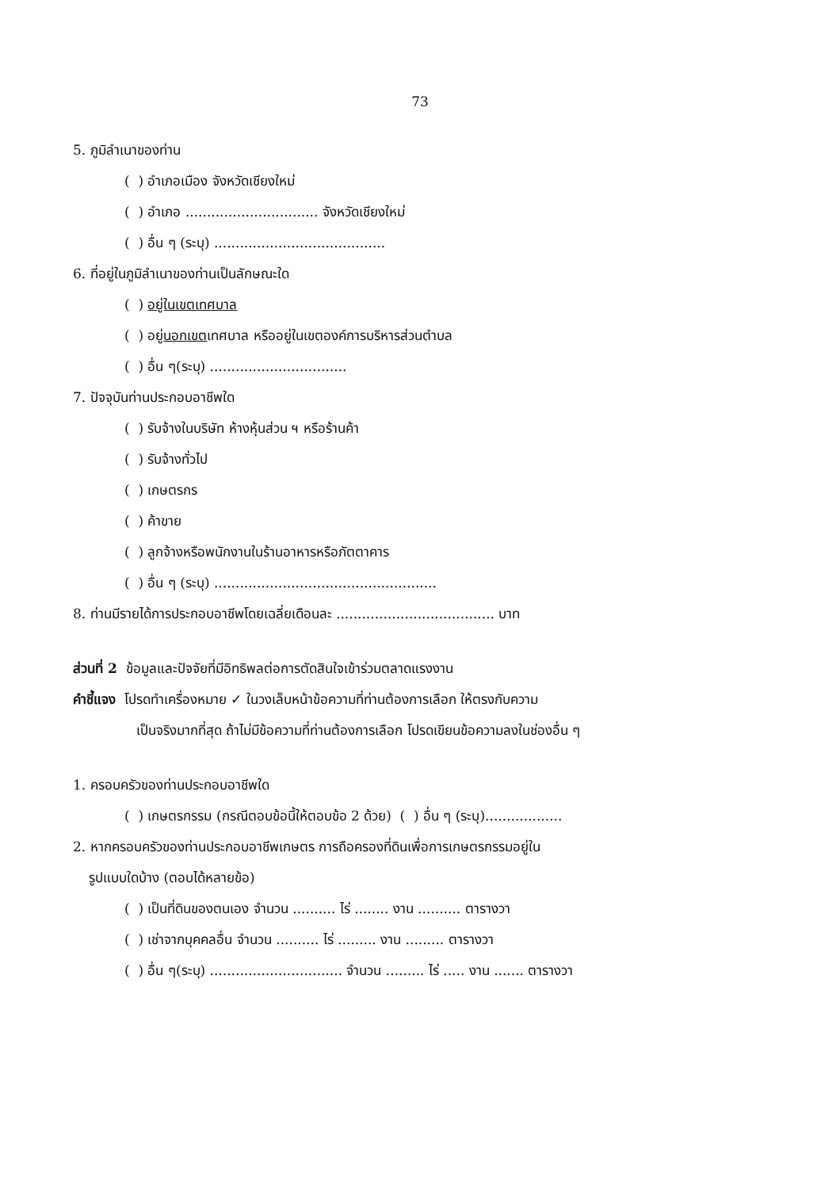73
5. ภูมิลำเนาของท่าน
( ) อำเภอเมือง จังหวัดเชียงใหม่
( ) อำเภอ ............................... จังหวัดเชียงใหม่
( ) อื่น ๆ (ระบุ) ........................................
6. ที่อยู่ในภูมิลำเนาของท่านเป็นลักษณะใด
( ) อยู่ในเขตเทศบาล
( ) อยู่นอกเขตเทศบาล หรืออยู่ในเขตองค์การบริหารส่วนตำบล
( ) อื่น ๆ(ระบุ) ................................
7. ปัจจุบันท่านประกอบอาชีพใด
( ) รับจ้างในบริษัท ห้างหุ้นส่วน ฯ หรือร้านค้า
( ) รับจ้างทั่วไป
( ) เกษตรกร
( ) ค้าขาย
( ) ลูกจ้างหรือพนักงานในร้านอาหารหรือภัตตาคาร
( ) อื่น ๆ (ระบุ) ....................................................
8. ท่านมีรายได้การประกอบอาชีพโดยเฉลี่ยเดือนละ ..................................... บาท
ส่วนที่ 2 ข้อมูลและปัจจัยที่มีอิทธิพลต่อการตัดสินใจเข้าร่วมตลาดแรงงาน
คำชี้แจง โปรดทำเครื่องหมาย ✓ ในวงเล็บหน้าข้อความที่ท่านต้องการเลือก ให้ตรงกับความ
เป็นจริงมากที่สุด ถ้าไม่มีข้อความที่ท่านต้องการเลือก โปรดเขียนข้อความลงในช่องอื่น ๆ
1. ครอบครัวของท่านประกอบอาชีพใด
( ) เกษตรกรรม (กรณีตอบข้อนี้ให้ตอบข้อ 2 ด้วย) ( ) อื่น ๆ (ระบุ)..................
2. หากครอบครัวของท่านประกอบอาชีพเกษตร การถือครองที่ดินเพื่อการเกษตรกรรมอยู่ใน
รูปแบบใดบ้าง (ตอบได้หลายข้อ)
( ) เป็นที่ดินของตนเอง จำนวน .......... ไร่ ........ งาน .......... ตารางวา
( ) เช่าจากบุคคลอื่น จำนวน .......... ไร่ ......... งาน ......... ตารางวา
( ) อื่น ๆ(ระบุ) ............................... จำนวน ......... ไร่ ..... งาน ....... ตารางวา